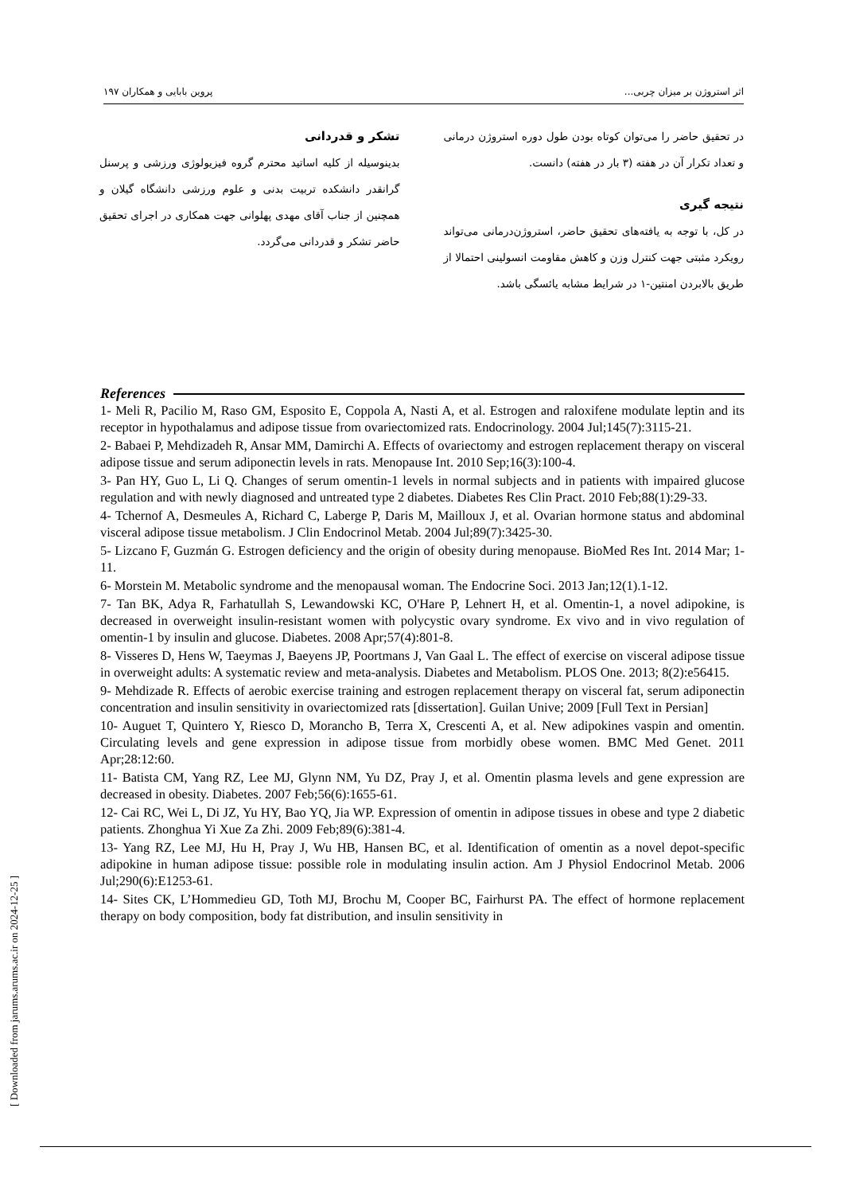اثر استروژن بر میزان چربی... پروین بابایی و همکاران ۱۹۷
در تحقیق حاضر را می‌توان کوتاه بودن طول دوره استروژن درمانی و تعداد تکرار آن در هفته (۳ بار در هفته) دانست.
نتیجه گیری
در کل، با توجه به یافته‌های تحقیق حاضر، استروژن‌درمانی می‌تواند رویکرد مثبتی جهت کنترل وزن و کاهش مقاومت انسولینی احتمالا از طریق بالابردن امنتین-۱ در شرایط مشابه یائسگی باشد.
تشکر و قدردانی
بدینوسیله از کلیه اساتید محترم گروه فیزیولوژی ورزشی و پرسنل گرانقدر دانشکده تربیت بدنی و علوم ورزشی دانشگاه گیلان و همچنین از جناب آقای مهدی پهلوانی جهت همکاری در اجرای تحقیق حاضر تشکر و قدردانی می‌گردد.
References
1- Meli R, Pacilio M, Raso GM, Esposito E, Coppola A, Nasti A, et al. Estrogen and raloxifene modulate leptin and its receptor in hypothalamus and adipose tissue from ovariectomized rats. Endocrinology. 2004 Jul;145(7):3115-21.
2- Babaei P, Mehdizadeh R, Ansar MM, Damirchi A. Effects of ovariectomy and estrogen replacement therapy on visceral adipose tissue and serum adiponectin levels in rats. Menopause Int. 2010 Sep;16(3):100-4.
3- Pan HY, Guo L, Li Q. Changes of serum omentin-1 levels in normal subjects and in patients with impaired glucose regulation and with newly diagnosed and untreated type 2 diabetes. Diabetes Res Clin Pract. 2010 Feb;88(1):29-33.
4- Tchernof A, Desmeules A, Richard C, Laberge P, Daris M, Mailloux J, et al. Ovarian hormone status and abdominal visceral adipose tissue metabolism. J Clin Endocrinol Metab. 2004 Jul;89(7):3425-30.
5- Lizcano F, Guzmán G. Estrogen deficiency and the origin of obesity during menopause. BioMed Res Int. 2014 Mar; 1-11.
6- Morstein M. Metabolic syndrome and the menopausal woman. The Endocrine Soci. 2013 Jan;12(1).1-12.
7- Tan BK, Adya R, Farhatullah S, Lewandowski KC, O'Hare P, Lehnert H, et al. Omentin-1, a novel adipokine, is decreased in overweight insulin-resistant women with polycystic ovary syndrome. Ex vivo and in vivo regulation of omentin-1 by insulin and glucose. Diabetes. 2008 Apr;57(4):801-8.
8- Visseres D, Hens W, Taeymas J, Baeyens JP, Poortmans J, Van Gaal L. The effect of exercise on visceral adipose tissue in overweight adults: A systematic review and meta-analysis. Diabetes and Metabolism. PLOS One. 2013; 8(2):e56415.
9- Mehdizade R. Effects of aerobic exercise training and estrogen replacement therapy on visceral fat, serum adiponectin concentration and insulin sensitivity in ovariectomized rats [dissertation]. Guilan Unive; 2009 [Full Text in Persian]
10- Auguet T, Quintero Y, Riesco D, Morancho B, Terra X, Crescenti A, et al. New adipokines vaspin and omentin. Circulating levels and gene expression in adipose tissue from morbidly obese women. BMC Med Genet. 2011 Apr;28:12:60.
11- Batista CM, Yang RZ, Lee MJ, Glynn NM, Yu DZ, Pray J, et al. Omentin plasma levels and gene expression are decreased in obesity. Diabetes. 2007 Feb;56(6):1655-61.
12- Cai RC, Wei L, Di JZ, Yu HY, Bao YQ, Jia WP. Expression of omentin in adipose tissues in obese and type 2 diabetic patients. Zhonghua Yi Xue Za Zhi. 2009 Feb;89(6):381-4.
13- Yang RZ, Lee MJ, Hu H, Pray J, Wu HB, Hansen BC, et al. Identification of omentin as a novel depot-specific adipokine in human adipose tissue: possible role in modulating insulin action. Am J Physiol Endocrinol Metab. 2006 Jul;290(6):E1253-61.
14- Sites CK, L’Hommedieu GD, Toth MJ, Brochu M, Cooper BC, Fairhurst PA. The effect of hormone replacement therapy on body composition, body fat distribution, and insulin sensitivity in
[ Downloaded from jarums.arums.ac.ir on 2024-12-25 ]